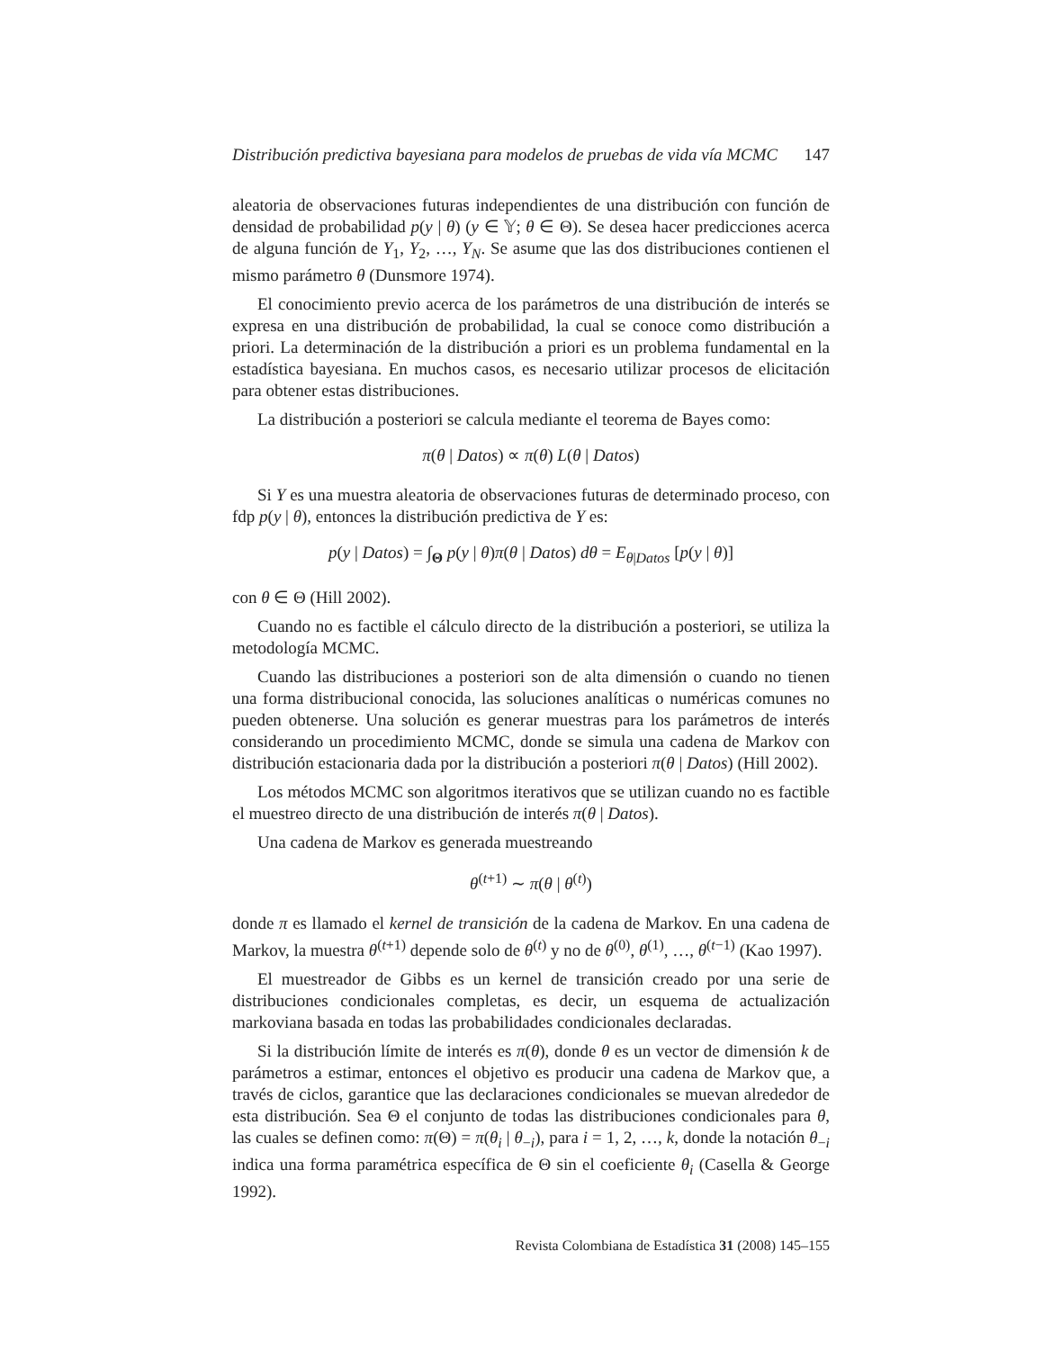Distribución predictiva bayesiana para modelos de pruebas de vida vía MCMC 147
aleatoria de observaciones futuras independientes de una distribución con función de densidad de probabilidad p(y | θ) (y ∈ 𝕐; θ ∈ Θ). Se desea hacer predicciones acerca de alguna función de Y<sub>1</sub>, Y<sub>2</sub>, …, Y<sub>N</sub>. Se asume que las dos distribuciones contienen el mismo parámetro θ (Dunsmore 1974).
El conocimiento previo acerca de los parámetros de una distribución de interés se expresa en una distribución de probabilidad, la cual se conoce como distribución a priori. La determinación de la distribución a priori es un problema fundamental en la estadística bayesiana. En muchos casos, es necesario utilizar procesos de elicitación para obtener estas distribuciones.
La distribución a posteriori se calcula mediante el teorema de Bayes como:
π(θ | Datos) ∝ π(θ) L(θ | Datos)
Si Y es una muestra aleatoria de observaciones futuras de determinado proceso, con fdp p(y | θ), entonces la distribución predictiva de Y es:
p(y | Datos) = ∫<sub>Θ</sub> p(y | θ)π(θ | Datos) dθ = E<sub>θ|Datos</sub> [p(y | θ)]
con θ ∈ Θ (Hill 2002).
Cuando no es factible el cálculo directo de la distribución a posteriori, se utiliza la metodología MCMC.
Cuando las distribuciones a posteriori son de alta dimensión o cuando no tienen una forma distribucional conocida, las soluciones analíticas o numéricas comunes no pueden obtenerse. Una solución es generar muestras para los parámetros de interés considerando un procedimiento MCMC, donde se simula una cadena de Markov con distribución estacionaria dada por la distribución a posteriori π(θ | Datos) (Hill 2002).
Los métodos MCMC son algoritmos iterativos que se utilizan cuando no es factible el muestreo directo de una distribución de interés π(θ | Datos).
Una cadena de Markov es generada muestreando
θ<sup>(t+1)</sup> ∼ π(θ | θ<sup>(t)</sup>)
donde π es llamado el kernel de transición de la cadena de Markov. En una cadena de Markov, la muestra θ<sup>(t+1)</sup> depende solo de θ<sup>(t)</sup> y no de θ<sup>(0)</sup>, θ<sup>(1)</sup>, …, θ<sup>(t−1)</sup> (Kao 1997).
El muestreador de Gibbs es un kernel de transición creado por una serie de distribuciones condicionales completas, es decir, un esquema de actualización markoviana basada en todas las probabilidades condicionales declaradas.
Si la distribución límite de interés es π(θ), donde θ es un vector de dimensión k de parámetros a estimar, entonces el objetivo es producir una cadena de Markov que, a través de ciclos, garantice que las declaraciones condicionales se muevan alrededor de esta distribución. Sea Θ el conjunto de todas las distribuciones condicionales para θ, las cuales se definen como: π(Θ) = π(θ<sub>i</sub> | θ<sub>−i</sub>), para i = 1, 2, …, k, donde la notación θ<sub>−i</sub> indica una forma paramétrica específica de Θ sin el coeficiente θ<sub>i</sub> (Casella & George 1992).
Revista Colombiana de Estadística 31 (2008) 145–155